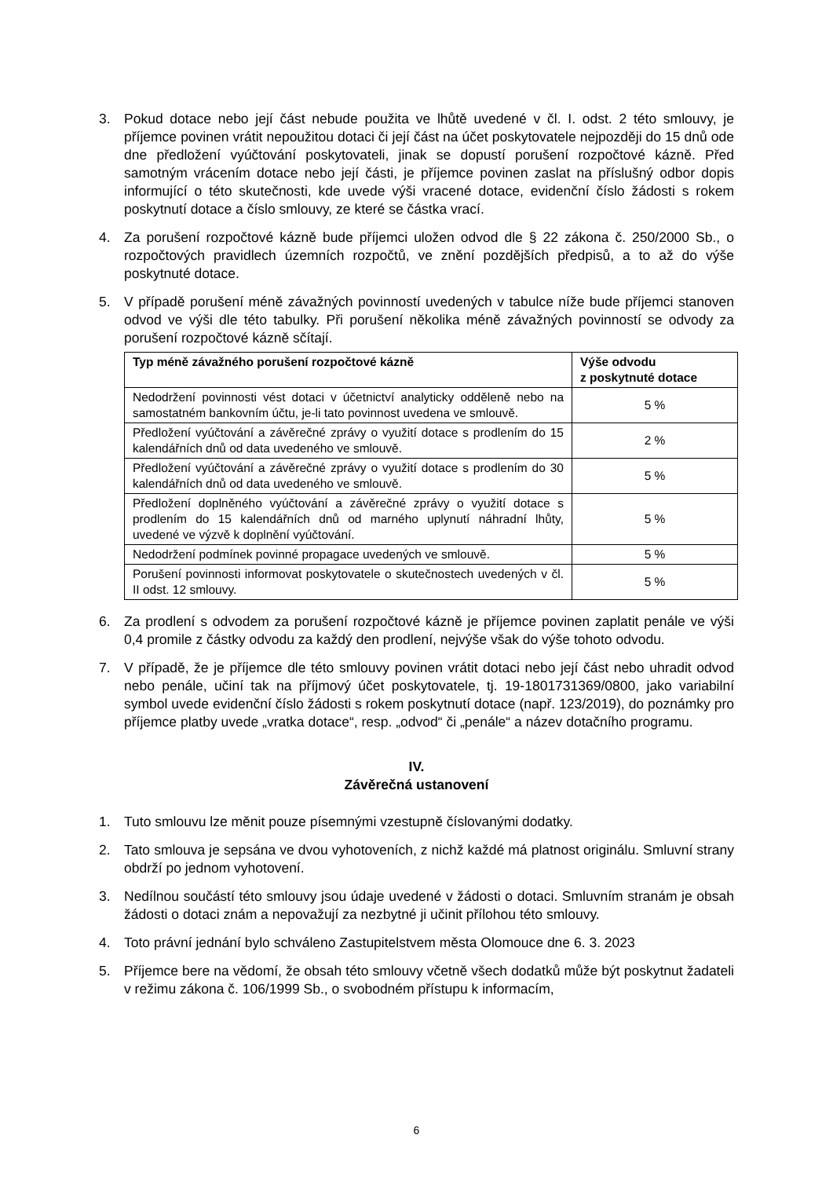3. Pokud dotace nebo její část nebude použita ve lhůtě uvedené v čl. I. odst. 2 této smlouvy, je příjemce povinen vrátit nepoužitou dotaci či její část na účet poskytovatele nejpozději do 15 dnů ode dne předložení vyúčtování poskytovateli, jinak se dopustí porušení rozpočtové kázně. Před samotným vrácením dotace nebo její části, je příjemce povinen zaslat na příslušný odbor dopis informující o této skutečnosti, kde uvede výši vracené dotace, evidenční číslo žádosti s rokem poskytnutí dotace a číslo smlouvy, ze které se částka vrací.
4. Za porušení rozpočtové kázně bude příjemci uložen odvod dle § 22 zákona č. 250/2000 Sb., o rozpočtových pravidlech územních rozpočtů, ve znění pozdějších předpisů, a to až do výše poskytnuté dotace.
5. V případě porušení méně závažných povinností uvedených v tabulce níže bude příjemci stanoven odvod ve výši dle této tabulky. Při porušení několika méně závažných povinností se odvody za porušení rozpočtové kázně sčítají.
| Typ méně závažného porušení rozpočtové kázně | Výše odvodu z poskytnuté dotace |
| --- | --- |
| Nedodržení povinnosti vést dotaci v účetnictví analyticky odděleně nebo na samostatném bankovním účtu, je-li tato povinnost uvedena ve smlouvě. | 5 % |
| Předložení vyúčtování a závěrečné zprávy o využití dotace s prodlením do 15 kalendářních dnů od data uvedeného ve smlouvě. | 2 % |
| Předložení vyúčtování a závěrečné zprávy o využití dotace s prodlením do 30 kalendářních dnů od data uvedeného ve smlouvě. | 5 % |
| Předložení doplněného vyúčtování a závěrečné zprávy o využití dotace s prodlením do 15 kalendářních dnů od marného uplynutí náhradní lhůty, uvedené ve výzvě k doplnění vyúčtování. | 5 % |
| Nedodržení podmínek povinné propagace uvedených ve smlouvě. | 5 % |
| Porušení povinnosti informovat poskytovatele o skutečnostech uvedených v čl. II odst. 12 smlouvy. | 5 % |
6. Za prodlení s odvodem za porušení rozpočtové kázně je příjemce povinen zaplatit penále ve výši 0,4 promile z částky odvodu za každý den prodlení, nejvýše však do výše tohoto odvodu.
7. V případě, že je příjemce dle této smlouvy povinen vrátit dotaci nebo její část nebo uhradit odvod nebo penále, učiní tak na příjmový účet poskytovatele, tj. 19-1801731369/0800, jako variabilní symbol uvede evidenční číslo žádosti s rokem poskytnutí dotace (např. 123/2019), do poznámky pro příjemce platby uvede „vratka dotace“, resp. „odvod“ či „penále“ a název dotačního programu.
IV.
Závěrečná ustanovení
1. Tuto smlouvu lze měnit pouze písemnými vzestupně číslovanými dodatky.
2. Tato smlouva je sepsána ve dvou vyhotoveních, z nichž každé má platnost originálu. Smluvní strany obdrží po jednom vyhotovení.
3. Nedílnou součástí této smlouvy jsou údaje uvedené v žádosti o dotaci. Smluvním stranám je obsah žádosti o dotaci znám a nepovažují za nezbytné ji učinit přílohou této smlouvy.
4. Toto právní jednání bylo schváleno Zastupitelstvem města Olomouce dne 6. 3. 2023
5. Příjemce bere na vědomí, že obsah této smlouvy včetně všech dodatků může být poskytnut žadateli v režimu zákona č. 106/1999 Sb., o svobodném přístupu k informacím,
6